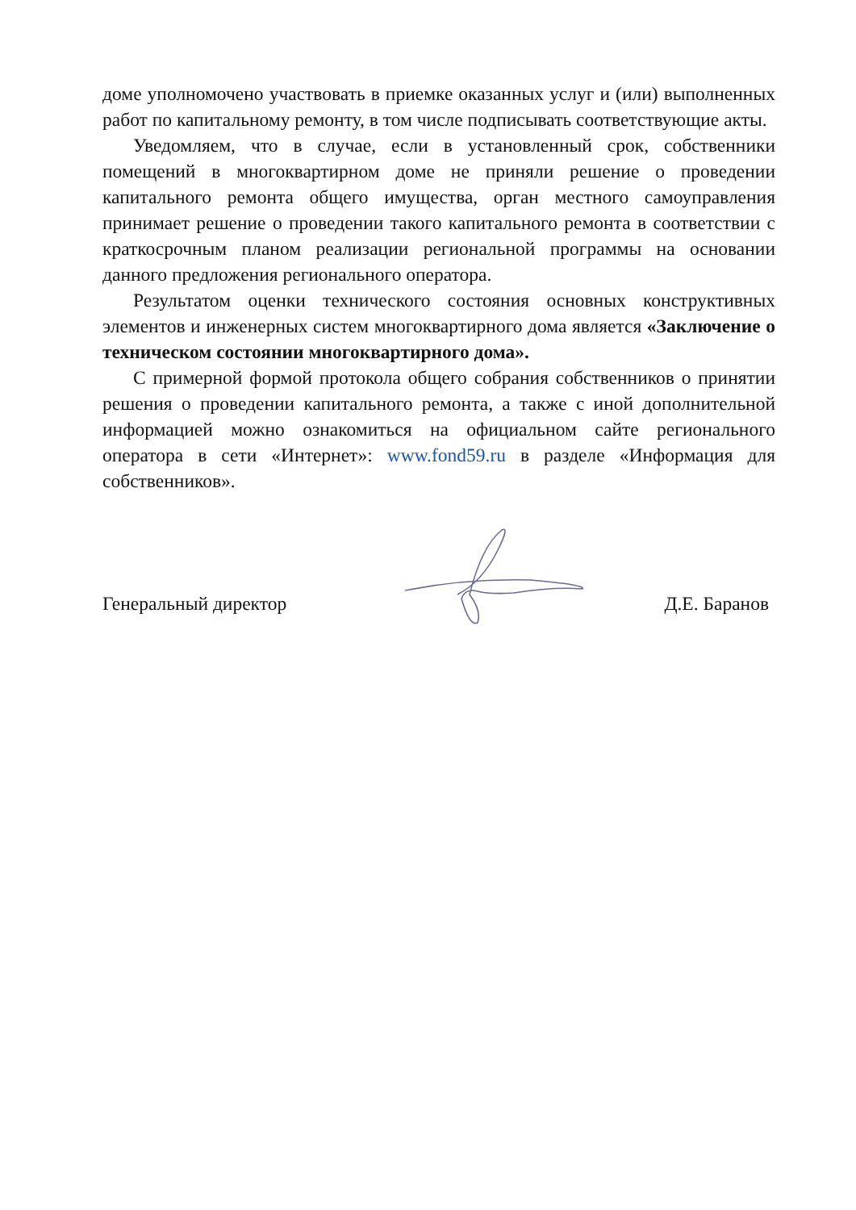доме уполномочено участвовать в приемке оказанных услуг и (или) выполненных работ по капитальному ремонту, в том числе подписывать соответствующие акты.
Уведомляем, что в случае, если в установленный срок, собственники помещений в многоквартирном доме не приняли решение о проведении капитального ремонта общего имущества, орган местного самоуправления принимает решение о проведении такого капитального ремонта в соответствии с краткосрочным планом реализации региональной программы на основании данного предложения регионального оператора.
Результатом оценки технического состояния основных конструктивных элементов и инженерных систем многоквартирного дома является «Заключение о техническом состоянии многоквартирного дома».
С примерной формой протокола общего собрания собственников о принятии решения о проведении капитального ремонта, а также с иной дополнительной информацией можно ознакомиться на официальном сайте регионального оператора в сети «Интернет»: www.fond59.ru в разделе «Информация для собственников».
Генеральный директор Д.Е. Баранов